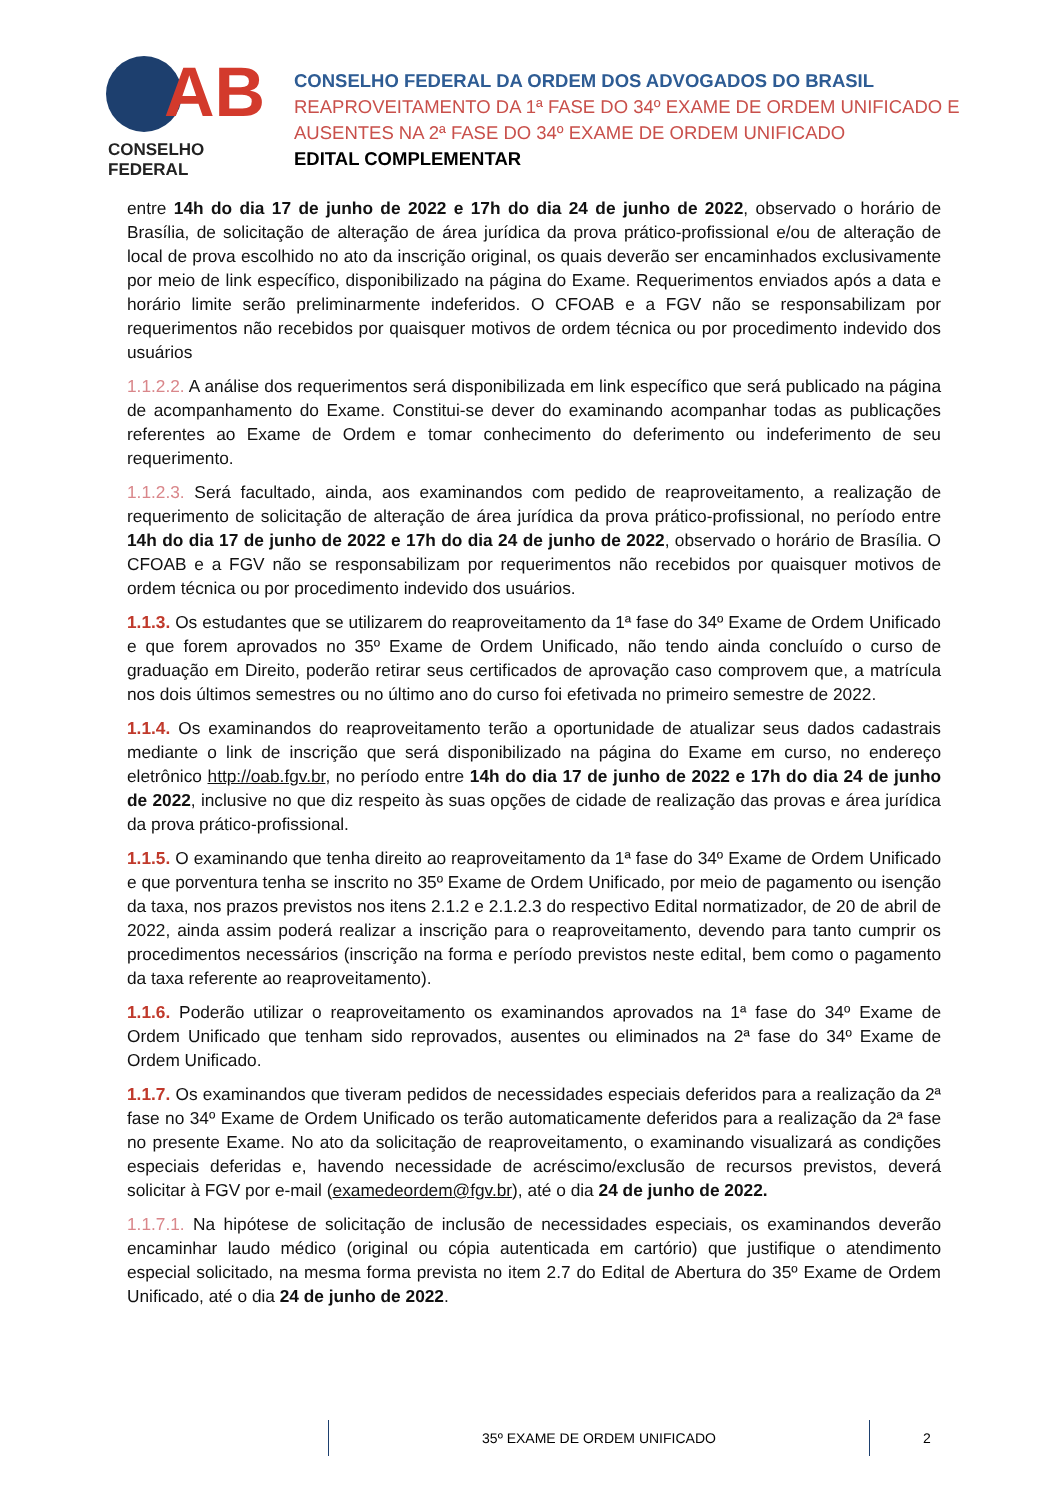AB
CONSELHO FEDERAL
CONSELHO FEDERAL DA ORDEM DOS ADVOGADOS DO BRASIL
REAPROVEITAMENTO DA 1ª FASE DO 34º EXAME DE ORDEM UNIFICADO E
AUSENTES NA 2ª FASE DO 34º EXAME DE ORDEM UNIFICADO
EDITAL COMPLEMENTAR
entre 14h do dia 17 de junho de 2022 e 17h do dia 24 de junho de 2022, observado o horário de Brasília, de solicitação de alteração de área jurídica da prova prático-profissional e/ou de alteração de local de prova escolhido no ato da inscrição original, os quais deverão ser encaminhados exclusivamente por meio de link específico, disponibilizado na página do Exame. Requerimentos enviados após a data e horário limite serão preliminarmente indeferidos. O CFOAB e a FGV não se responsabilizam por requerimentos não recebidos por quaisquer motivos de ordem técnica ou por procedimento indevido dos usuários
1.1.2.2. A análise dos requerimentos será disponibilizada em link específico que será publicado na página de acompanhamento do Exame. Constitui-se dever do examinando acompanhar todas as publicações referentes ao Exame de Ordem e tomar conhecimento do deferimento ou indeferimento de seu requerimento.
1.1.2.3. Será facultado, ainda, aos examinandos com pedido de reaproveitamento, a realização de requerimento de solicitação de alteração de área jurídica da prova prático-profissional, no período entre 14h do dia 17 de junho de 2022 e 17h do dia 24 de junho de 2022, observado o horário de Brasília. O CFOAB e a FGV não se responsabilizam por requerimentos não recebidos por quaisquer motivos de ordem técnica ou por procedimento indevido dos usuários.
1.1.3. Os estudantes que se utilizarem do reaproveitamento da 1ª fase do 34º Exame de Ordem Unificado e que forem aprovados no 35º Exame de Ordem Unificado, não tendo ainda concluído o curso de graduação em Direito, poderão retirar seus certificados de aprovação caso comprovem que, a matrícula nos dois últimos semestres ou no último ano do curso foi efetivada no primeiro semestre de 2022.
1.1.4. Os examinandos do reaproveitamento terão a oportunidade de atualizar seus dados cadastrais mediante o link de inscrição que será disponibilizado na página do Exame em curso, no endereço eletrônico http://oab.fgv.br, no período entre 14h do dia 17 de junho de 2022 e 17h do dia 24 de junho de 2022, inclusive no que diz respeito às suas opções de cidade de realização das provas e área jurídica da prova prático-profissional.
1.1.5. O examinando que tenha direito ao reaproveitamento da 1ª fase do 34º Exame de Ordem Unificado e que porventura tenha se inscrito no 35º Exame de Ordem Unificado, por meio de pagamento ou isenção da taxa, nos prazos previstos nos itens 2.1.2 e 2.1.2.3 do respectivo Edital normatizador, de 20 de abril de 2022, ainda assim poderá realizar a inscrição para o reaproveitamento, devendo para tanto cumprir os procedimentos necessários (inscrição na forma e período previstos neste edital, bem como o pagamento da taxa referente ao reaproveitamento).
1.1.6. Poderão utilizar o reaproveitamento os examinandos aprovados na 1ª fase do 34º Exame de Ordem Unificado que tenham sido reprovados, ausentes ou eliminados na 2ª fase do 34º Exame de Ordem Unificado.
1.1.7. Os examinandos que tiveram pedidos de necessidades especiais deferidos para a realização da 2ª fase no 34º Exame de Ordem Unificado os terão automaticamente deferidos para a realização da 2ª fase no presente Exame. No ato da solicitação de reaproveitamento, o examinando visualizará as condições especiais deferidas e, havendo necessidade de acréscimo/exclusão de recursos previstos, deverá solicitar à FGV por e-mail (examedeordem@fgv.br), até o dia 24 de junho de 2022.
1.1.7.1. Na hipótese de solicitação de inclusão de necessidades especiais, os examinandos deverão encaminhar laudo médico (original ou cópia autenticada em cartório) que justifique o atendimento especial solicitado, na mesma forma prevista no item 2.7 do Edital de Abertura do 35º Exame de Ordem Unificado, até o dia 24 de junho de 2022.
35º EXAME DE ORDEM UNIFICADO 2